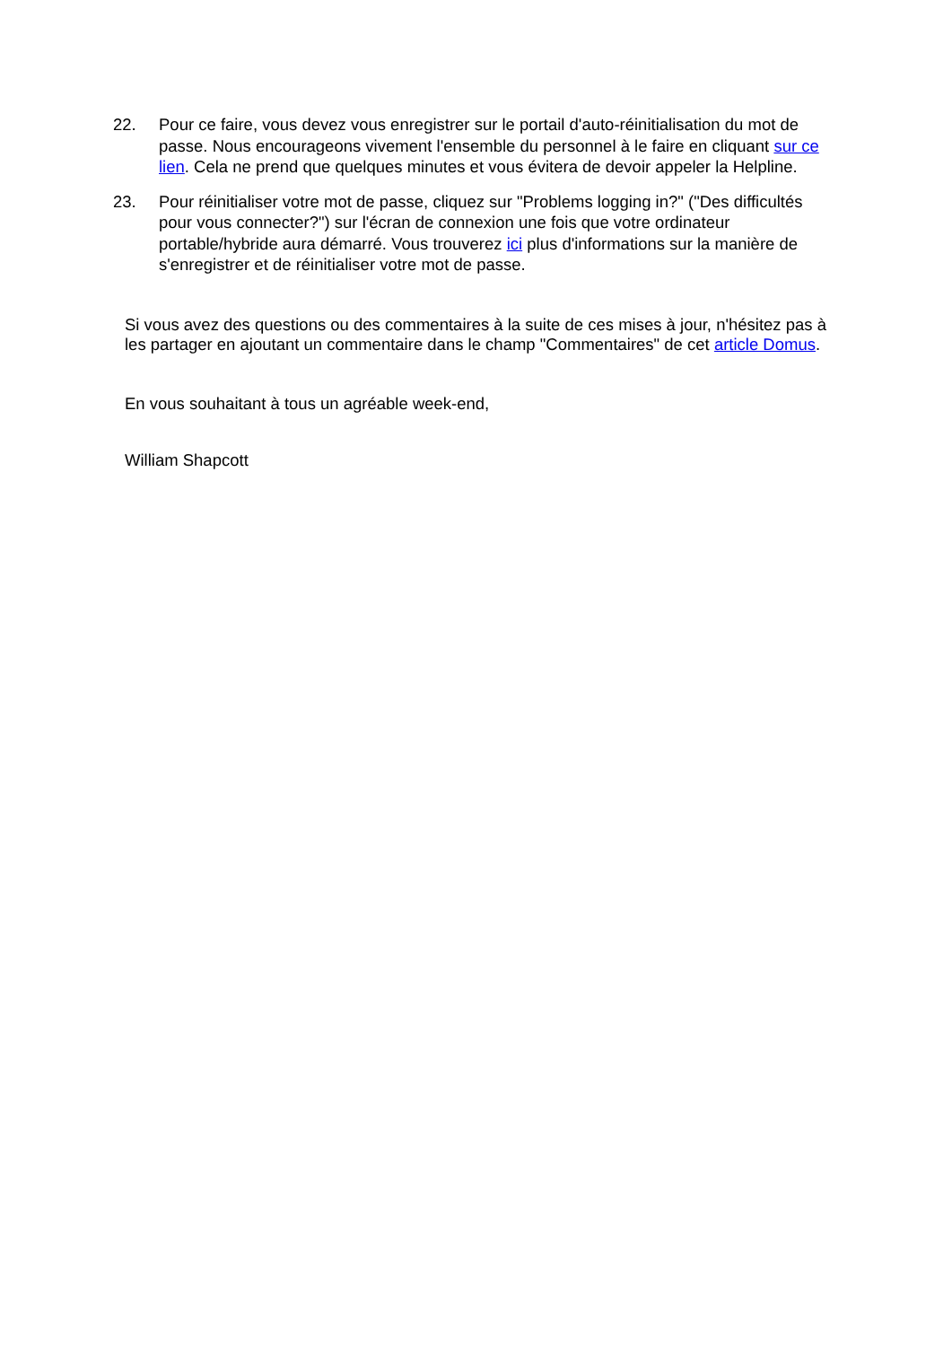22. Pour ce faire, vous devez vous enregistrer sur le portail d'auto-réinitialisation du mot de passe. Nous encourageons vivement l'ensemble du personnel à le faire en cliquant sur ce lien. Cela ne prend que quelques minutes et vous évitera de devoir appeler la Helpline.
23. Pour réinitialiser votre mot de passe, cliquez sur "Problems logging in?" ("Des difficultés pour vous connecter?") sur l'écran de connexion une fois que votre ordinateur portable/hybride aura démarré. Vous trouverez ici plus d'informations sur la manière de s'enregistrer et de réinitialiser votre mot de passe.
Si vous avez des questions ou des commentaires à la suite de ces mises à jour, n'hésitez pas à les partager en ajoutant un commentaire dans le champ "Commentaires" de cet article Domus.
En vous souhaitant à tous un agréable week-end,
William Shapcott